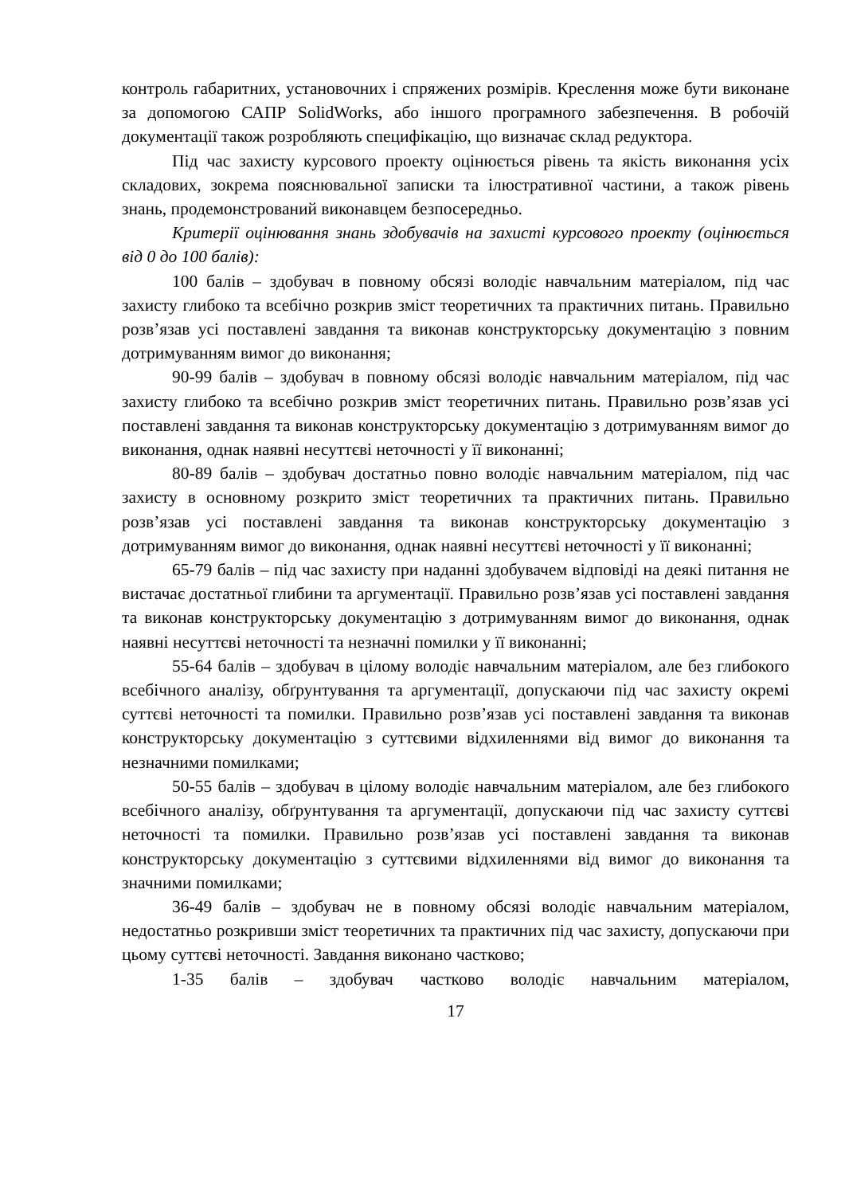контроль габаритних, установочних і спряжених розмірів. Креслення може бути виконане за допомогою САПР SolidWorks, або іншого програмного забезпечення. В робочій документації також розробляють специфікацію, що визначає склад редуктора.
Під час захисту курсового проекту оцінюється рівень та якість виконання усіх складових, зокрема пояснювальної записки та ілюстративної частини, а також рівень знань, продемонстрований виконавцем безпосередньо.
Критерії оцінювання знань здобувачів на захисті курсового проекту (оцінюється від 0 до 100 балів):
100 балів – здобувач в повному обсязі володіє навчальним матеріалом, під час захисту глибоко та всебічно розкрив зміст теоретичних та практичних питань. Правильно розв’язав усі поставлені завдання та виконав конструкторську документацію з повним дотримуванням вимог до виконання;
90-99 балів – здобувач в повному обсязі володіє навчальним матеріалом, під час захисту глибоко та всебічно розкрив зміст теоретичних питань. Правильно розв’язав усі поставлені завдання та виконав конструкторську документацію з дотримуванням вимог до виконання, однак наявні несуттєві неточності у її виконанні;
80-89 балів – здобувач достатньо повно володіє навчальним матеріалом, під час захисту в основному розкрито зміст теоретичних та практичних питань. Правильно розв’язав усі поставлені завдання та виконав конструкторську документацію з дотримуванням вимог до виконання, однак наявні несуттєві неточності у її виконанні;
65-79 балів – під час захисту при наданні здобувачем відповіді на деякі питання не вистачає достатньої глибини та аргументації. Правильно розв’язав усі поставлені завдання та виконав конструкторську документацію з дотримуванням вимог до виконання, однак наявні несуттєві неточності та незначні помилки у її виконанні;
55-64 балів – здобувач в цілому володіє навчальним матеріалом, але без глибокого всебічного аналізу, обґрунтування та аргументації, допускаючи під час захисту окремі суттєві неточності та помилки. Правильно розв’язав усі поставлені завдання та виконав конструкторську документацію з суттєвими відхиленнями від вимог до виконання та незначними помилками;
50-55 балів – здобувач в цілому володіє навчальним матеріалом, але без глибокого всебічного аналізу, обґрунтування та аргументації, допускаючи під час захисту суттєві неточності та помилки. Правильно розв’язав усі поставлені завдання та виконав конструкторську документацію з суттєвими відхиленнями від вимог до виконання та значними помилками;
36-49 балів – здобувач не в повному обсязі володіє навчальним матеріалом, недостатньо розкривши зміст теоретичних та практичних під час захисту, допускаючи при цьому суттєві неточності. Завдання виконано частково;
1-35 балів – здобувач частково володіє навчальним матеріалом,
17